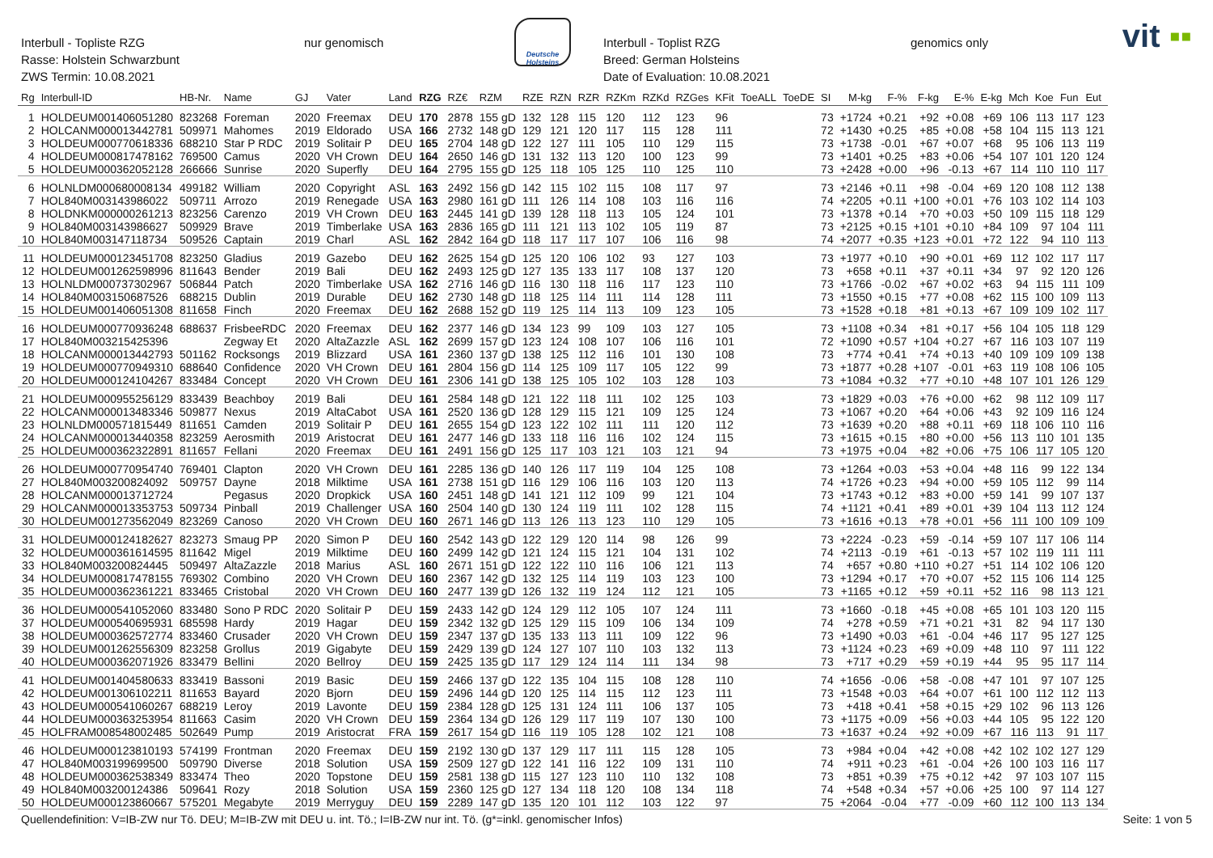Interbull - Topliste RZG
Rasse: Holstein Schwarzbunt
ZWS Termin: 10.08.2021
nur genomisch
Deutsche Holsteins
Interbull - Toplist RZG
Breed: German Holsteins
Date of Evaluation: 10.08.2021
genomics only
vit ▪▪
| Rg | Interbull-ID | HB-Nr. | Name | GJ | Vater | Land | RZG | RZ€ | RZM | RZE | RZN | RZR | RZKm | RZKd | RZGes | KFit | ToeALL | ToeDE | SI | M-kg | F-% | F-kg | E-% | E-kg | Mch | Koe | Fun | Eut |
| --- | --- | --- | --- | --- | --- | --- | --- | --- | --- | --- | --- | --- | --- | --- | --- | --- | --- | --- | --- | --- | --- | --- | --- | --- | --- | --- | --- | --- |
| 1 | HOLDEUM001406051280 | 823268 | Foreman | 2020 | Freemax | DEU | 170 | 2878 | 155 gD | 132 | 128 | 115 | 120 | 112 | 123 | 96 | | | 73 | +1724 | +0.21 | +92 | +0.08 | +69 | 106 | 113 | 117 | 123 |
| 2 | HOLCANM000013442781 | 509971 | Mahomes | 2019 | Eldorado | USA | 166 | 2732 | 148 gD | 129 | 121 | 120 | 117 | 115 | 128 | 111 | | | 72 | +1430 | +0.25 | +85 | +0.08 | +58 | 104 | 115 | 113 | 121 |
| 3 | HOLDEUM000770618336 | 688210 | Star P RDC | 2019 | Solitair P | DEU | 165 | 2704 | 148 gD | 122 | 127 | 111 | 105 | 110 | 129 | 115 | | | 73 | +1738 | -0.01 | +67 | +0.07 | +68 | 95 | 106 | 113 | 119 |
| 4 | HOLDEUM000817478162 | 769500 | Camus | 2020 | VH Crown | DEU | 164 | 2650 | 146 gD | 131 | 132 | 113 | 120 | 100 | 123 | 99 | | | 73 | +1401 | +0.25 | +83 | +0.06 | +54 | 107 | 101 | 120 | 124 |
| 5 | HOLDEUM000362052128 | 266666 | Sunrise | 2020 | Superfly | DEU | 164 | 2795 | 155 gD | 125 | 118 | 105 | 125 | 110 | 125 | 110 | | | 73 | +2428 | +0.00 | +96 | -0.13 | +67 | 114 | 110 | 110 | 117 |
| 6 | HOLNLDM000680008134 | 499182 | William | 2020 | Copyright | ASL | 163 | 2492 | 156 gD | 142 | 115 | 102 | 115 | 108 | 117 | 97 | | | 73 | +2146 | +0.11 | +98 | -0.04 | +69 | 120 | 108 | 112 | 138 |
| 7 | HOL840M003143986022 | 509711 | Arrozo | 2019 | Renegade | USA | 163 | 2980 | 161 gD | 111 | 126 | 114 | 108 | 103 | 116 | 116 | | | 74 | +2205 | +0.11 | +100 | +0.01 | +76 | 103 | 102 | 114 | 103 |
| 8 | HOLDNKM000000261213 | 823256 | Carenzo | 2019 | VH Crown | DEU | 163 | 2445 | 141 gD | 139 | 128 | 118 | 113 | 105 | 124 | 101 | | | 73 | +1378 | +0.14 | +70 | +0.03 | +50 | 109 | 115 | 118 | 129 |
| 9 | HOL840M003143986627 | 509929 | Brave | 2019 | Timberlake | USA | 163 | 2836 | 165 gD | 111 | 121 | 113 | 102 | 105 | 119 | 87 | | | 73 | +2125 | +0.15 | +101 | +0.10 | +84 | 109 | 97 | 104 | 111 |
| 10 | HOL840M003147118734 | 509526 | Captain | 2019 | Charl | ASL | 162 | 2842 | 164 gD | 118 | 117 | 117 | 107 | 106 | 116 | 98 | | | 74 | +2077 | +0.35 | +123 | +0.01 | +72 | 122 | 94 | 110 | 113 |
| 11 | HOLDEUM000123451708 | 823250 | Gladius | 2019 | Gazebo | DEU | 162 | 2625 | 154 gD | 125 | 120 | 106 | 102 | 93 | 127 | 103 | | | 73 | +1977 | +0.10 | +90 | +0.01 | +69 | 112 | 102 | 117 | 117 |
| 12 | HOLDEUM001262598996 | 811643 | Bender | 2019 | Bali | DEU | 162 | 2493 | 125 gD | 127 | 135 | 133 | 117 | 108 | 137 | 120 | | | 73 | +658 | +0.11 | +37 | +0.11 | +34 | 97 | 92 | 120 | 126 |
| 13 | HOLNLDM000737302967 | 506844 | Patch | 2020 | Timberlake | USA | 162 | 2716 | 146 gD | 116 | 130 | 118 | 116 | 117 | 123 | 110 | | | 73 | +1766 | -0.02 | +67 | +0.02 | +63 | 94 | 115 | 111 | 109 |
| 14 | HOL840M003150687526 | 688215 | Dublin | 2019 | Durable | DEU | 162 | 2730 | 148 gD | 118 | 125 | 114 | 111 | 114 | 128 | 111 | | | 73 | +1550 | +0.15 | +77 | +0.08 | +62 | 115 | 100 | 109 | 113 |
| 15 | HOLDEUM001406051308 | 811658 | Finch | 2020 | Freemax | DEU | 162 | 2688 | 152 gD | 119 | 125 | 114 | 113 | 109 | 123 | 105 | | | 73 | +1528 | +0.18 | +81 | +0.13 | +67 | 109 | 109 | 102 | 117 |
| 16 | HOLDEUM000770936248 | 688637 | FrisbeeRDC | 2020 | Freemax | DEU | 162 | 2377 | 146 gD | 134 | 123 | 99 | 109 | 103 | 127 | 105 | | | 73 | +1108 | +0.34 | +81 | +0.17 | +56 | 104 | 105 | 118 | 129 |
| 17 | HOL840M003215425396 | | Zegway Et | 2020 | AltaZazzle | ASL | 162 | 2699 | 157 gD | 123 | 124 | 108 | 107 | 106 | 116 | 101 | | | 72 | +1090 | +0.57 | +104 | +0.27 | +67 | 116 | 103 | 107 | 119 |
| 18 | HOLCANM000013442793 | 501162 | Rocksongs | 2019 | Blizzard | USA | 161 | 2360 | 137 gD | 138 | 125 | 112 | 116 | 101 | 130 | 108 | | | 73 | +774 | +0.41 | +74 | +0.13 | +40 | 109 | 109 | 109 | 138 |
| 19 | HOLDEUM000770949310 | 688640 | Confidence | 2020 | VH Crown | DEU | 161 | 2804 | 156 gD | 114 | 125 | 109 | 117 | 105 | 122 | 99 | | | 73 | +1877 | +0.28 | +107 | -0.01 | +63 | 119 | 108 | 106 | 105 |
| 20 | HOLDEUM000124104267 | 833484 | Concept | 2020 | VH Crown | DEU | 161 | 2306 | 141 gD | 138 | 125 | 105 | 102 | 103 | 128 | 103 | | | 73 | +1084 | +0.32 | +77 | +0.10 | +48 | 107 | 101 | 126 | 129 |
| 21 | HOLDEUM000955256129 | 833439 | Beachboy | 2019 | Bali | DEU | 161 | 2584 | 148 gD | 121 | 122 | 118 | 111 | 102 | 125 | 103 | | | 73 | +1829 | +0.03 | +76 | +0.00 | +62 | 98 | 112 | 109 | 117 |
| 22 | HOLCANM000013483346 | 509877 | Nexus | 2019 | AltaCabot | USA | 161 | 2520 | 136 gD | 128 | 129 | 115 | 121 | 109 | 125 | 124 | | | 73 | +1067 | +0.20 | +64 | +0.06 | +43 | 92 | 109 | 116 | 124 |
| 23 | HOLNLDM000571815449 | 811651 | Camden | 2019 | Solitair P | DEU | 161 | 2655 | 154 gD | 123 | 122 | 102 | 111 | 111 | 120 | 112 | | | 73 | +1639 | +0.20 | +88 | +0.11 | +69 | 118 | 106 | 110 | 116 |
| 24 | HOLCANM000013440358 | 823259 | Aerosmith | 2019 | Aristocrat | DEU | 161 | 2477 | 146 gD | 133 | 118 | 116 | 116 | 102 | 124 | 115 | | | 73 | +1615 | +0.15 | +80 | +0.00 | +56 | 113 | 110 | 101 | 135 |
| 25 | HOLDEUM000362322891 | 811657 | Fellani | 2020 | Freemax | DEU | 161 | 2491 | 156 gD | 125 | 117 | 103 | 121 | 103 | 121 | 94 | | | 73 | +1975 | +0.04 | +82 | +0.06 | +75 | 106 | 117 | 105 | 120 |
| 26 | HOLDEUM000770954740 | 769401 | Clapton | 2020 | VH Crown | DEU | 161 | 2285 | 136 gD | 140 | 126 | 117 | 119 | 104 | 125 | 108 | | | 73 | +1264 | +0.03 | +53 | +0.04 | +48 | 116 | 99 | 122 | 134 |
| 27 | HOL840M003200824092 | 509757 | Dayne | 2018 | Milktime | USA | 161 | 2738 | 151 gD | 116 | 129 | 106 | 116 | 103 | 120 | 113 | | | 74 | +1726 | +0.23 | +94 | +0.00 | +59 | 105 | 112 | 99 | 114 |
| 28 | HOLCANM000013712724 | | Pegasus | 2020 | Dropkick | USA | 160 | 2451 | 148 gD | 141 | 121 | 112 | 109 | 99 | 121 | 104 | | | 73 | +1743 | +0.12 | +83 | +0.00 | +59 | 141 | 99 | 107 | 137 |
| 29 | HOLCANM000013353753 | 509734 | Pinball | 2019 | Challenger | USA | 160 | 2504 | 140 gD | 130 | 124 | 119 | 111 | 102 | 128 | 115 | | | 74 | +1121 | +0.41 | +89 | +0.01 | +39 | 104 | 113 | 112 | 124 |
| 30 | HOLDEUM001273562049 | 823269 | Canoso | 2020 | VH Crown | DEU | 160 | 2671 | 146 gD | 113 | 126 | 113 | 123 | 110 | 129 | 105 | | | 73 | +1616 | +0.13 | +78 | +0.01 | +56 | 111 | 100 | 109 | 109 |
| 31 | HOLDEUM000124182627 | 823273 | Smaug PP | 2020 | Simon P | DEU | 160 | 2542 | 143 gD | 122 | 129 | 120 | 114 | 98 | 126 | 99 | | | 73 | +2224 | -0.23 | +59 | -0.14 | +59 | 107 | 117 | 106 | 114 |
| 32 | HOLDEUM000361614595 | 811642 | Migel | 2019 | Milktime | DEU | 160 | 2499 | 142 gD | 121 | 124 | 115 | 121 | 104 | 131 | 102 | | | 74 | +2113 | -0.19 | +61 | -0.13 | +57 | 102 | 119 | 111 | 111 |
| 33 | HOL840M003200824445 | 509497 | AltaZazzle | 2018 | Marius | ASL | 160 | 2671 | 151 gD | 122 | 122 | 110 | 116 | 106 | 121 | 113 | | | 74 | +657 | +0.80 | +110 | +0.27 | +51 | 114 | 102 | 106 | 120 |
| 34 | HOLDEUM000817478155 | 769302 | Combino | 2020 | VH Crown | DEU | 160 | 2367 | 142 gD | 132 | 125 | 114 | 119 | 103 | 123 | 100 | | | 73 | +1294 | +0.17 | +70 | +0.07 | +52 | 115 | 106 | 114 | 125 |
| 35 | HOLDEUM000362361221 | 833465 | Cristobal | 2020 | VH Crown | DEU | 160 | 2477 | 139 gD | 126 | 132 | 119 | 124 | 112 | 121 | 105 | | | 73 | +1165 | +0.12 | +59 | +0.11 | +52 | 116 | 98 | 113 | 121 |
| 36 | HOLDEUM000541052060 | 833480 | Sono P RDC | 2020 | Solitair P | DEU | 159 | 2433 | 142 gD | 124 | 129 | 112 | 105 | 107 | 124 | 111 | | | 73 | +1660 | -0.18 | +45 | +0.08 | +65 | 101 | 103 | 120 | 115 |
| 37 | HOLDEUM000540695931 | 685598 | Hardy | 2019 | Hagar | DEU | 159 | 2342 | 132 gD | 125 | 129 | 115 | 109 | 106 | 134 | 109 | | | 74 | +278 | +0.59 | +71 | +0.21 | +31 | 82 | 94 | 117 | 130 |
| 38 | HOLDEUM000362572774 | 833460 | Crusader | 2020 | VH Crown | DEU | 159 | 2347 | 137 gD | 135 | 133 | 113 | 111 | 109 | 122 | 96 | | | 73 | +1490 | +0.03 | +61 | -0.04 | +46 | 117 | 95 | 127 | 125 |
| 39 | HOLDEUM001262556309 | 823258 | Grollus | 2019 | Gigabyte | DEU | 159 | 2429 | 139 gD | 124 | 127 | 107 | 110 | 103 | 132 | 113 | | | 73 | +1124 | +0.23 | +69 | +0.09 | +48 | 110 | 97 | 111 | 122 |
| 40 | HOLDEUM000362071926 | 833479 | Bellini | 2020 | Bellroy | DEU | 159 | 2425 | 135 gD | 117 | 129 | 124 | 114 | 111 | 134 | 98 | | | 73 | +717 | +0.29 | +59 | +0.19 | +44 | 95 | 95 | 117 | 114 |
| 41 | HOLDEUM001404580633 | 833419 | Bassoni | 2019 | Basic | DEU | 159 | 2466 | 137 gD | 122 | 135 | 104 | 115 | 108 | 128 | 110 | | | 74 | +1656 | -0.06 | +58 | -0.08 | +47 | 101 | 97 | 107 | 125 |
| 42 | HOLDEUM001306102211 | 811653 | Bayard | 2020 | Bjorn | DEU | 159 | 2496 | 144 gD | 120 | 125 | 114 | 115 | 112 | 123 | 111 | | | 73 | +1548 | +0.03 | +64 | +0.07 | +61 | 100 | 112 | 112 | 113 |
| 43 | HOLDEUM000541060267 | 688219 | Leroy | 2019 | Lavonte | DEU | 159 | 2384 | 128 gD | 125 | 131 | 124 | 111 | 106 | 137 | 105 | | | 73 | +418 | +0.41 | +58 | +0.15 | +29 | 102 | 96 | 113 | 126 |
| 44 | HOLDEUM000363253954 | 811663 | Casim | 2020 | VH Crown | DEU | 159 | 2364 | 134 gD | 126 | 129 | 117 | 119 | 107 | 130 | 100 | | | 73 | +1175 | +0.09 | +56 | +0.03 | +44 | 105 | 95 | 122 | 120 |
| 45 | HOLFRAM008548002485 | 502649 | Pump | 2019 | Aristocrat | FRA | 159 | 2617 | 154 gD | 116 | 119 | 105 | 128 | 102 | 121 | 108 | | | 73 | +1637 | +0.24 | +92 | +0.09 | +67 | 116 | 113 | 91 | 117 |
| 46 | HOLDEUM000123810193 | 574199 | Frontman | 2020 | Freemax | DEU | 159 | 2192 | 130 gD | 137 | 129 | 117 | 111 | 115 | 128 | 105 | | | 73 | +984 | +0.04 | +42 | +0.08 | +42 | 102 | 102 | 127 | 129 |
| 47 | HOL840M003199699500 | 509790 | Diverse | 2018 | Solution | USA | 159 | 2509 | 127 gD | 122 | 141 | 116 | 122 | 109 | 131 | 110 | | | 74 | +911 | +0.23 | +61 | -0.04 | +26 | 100 | 103 | 116 | 117 |
| 48 | HOLDEUM000362538349 | 833474 | Theo | 2020 | Topstone | DEU | 159 | 2581 | 138 gD | 115 | 127 | 123 | 110 | 110 | 132 | 108 | | | 73 | +851 | +0.39 | +75 | +0.12 | +42 | 97 | 103 | 107 | 115 |
| 49 | HOL840M003200124386 | 509641 | Rozy | 2018 | Solution | USA | 159 | 2360 | 125 gD | 127 | 134 | 118 | 120 | 108 | 134 | 118 | | | 74 | +548 | +0.34 | +57 | +0.06 | +25 | 100 | 97 | 114 | 127 |
| 50 | HOLDEUM000123860667 | 575201 | Megabyte | 2019 | Merryguy | DEU | 159 | 2289 | 147 gD | 135 | 120 | 101 | 112 | 103 | 122 | 97 | | | 75 | +2064 | -0.04 | +77 | -0.09 | +60 | 112 | 100 | 113 | 134 |
Quellendefinition: V=IB-ZW nur Tö. DEU; M=IB-ZW mit DEU u. int. Tö.; I=IB-ZW nur int. Tö. (g*=inkl. genomischer Infos) Seite: 1 von 5